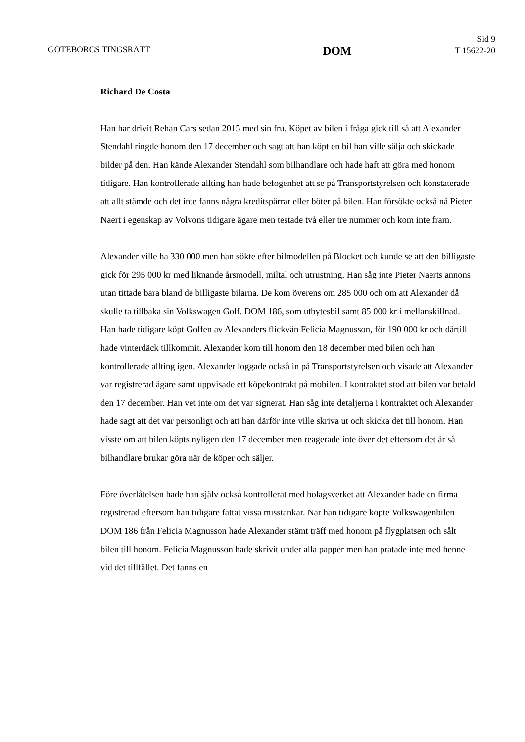GÖTEBORGS TINGSRÄTT
DOM
Sid 9
T 15622-20
Richard De Costa
Han har drivit Rehan Cars sedan 2015 med sin fru. Köpet av bilen i fråga gick till så att Alexander Stendahl ringde honom den 17 december och sagt att han köpt en bil han ville sälja och skickade bilder på den. Han kände Alexander Stendahl som bilhandlare och hade haft att göra med honom tidigare. Han kontrollerade allting han hade befogenhet att se på Transportstyrelsen och konstaterade att allt stämde och det inte fanns några kreditspärrar eller böter på bilen. Han försökte också nå Pieter Naert i egenskap av Volvons tidigare ägare men testade två eller tre nummer och kom inte fram.
Alexander ville ha 330 000 men han sökte efter bilmodellen på Blocket och kunde se att den billigaste gick för 295 000 kr med liknande årsmodell, miltal och utrustning. Han såg inte Pieter Naerts annons utan tittade bara bland de billigaste bilarna. De kom överens om 285 000 och om att Alexander då skulle ta tillbaka sin Volkswagen Golf. DOM 186, som utbytesbil samt 85 000 kr i mellanskillnad. Han hade tidigare köpt Golfen av Alexanders flickvän Felicia Magnusson, för 190 000 kr och därtill hade vinterdäck tillkommit. Alexander kom till honom den 18 december med bilen och han kontrollerade allting igen. Alexander loggade också in på Transportstyrelsen och visade att Alexander var registrerad ägare samt uppvisade ett köpekontrakt på mobilen. I kontraktet stod att bilen var betald den 17 december. Han vet inte om det var signerat. Han såg inte detaljerna i kontraktet och Alexander hade sagt att det var personligt och att han därför inte ville skriva ut och skicka det till honom. Han visste om att bilen köpts nyligen den 17 december men reagerade inte över det eftersom det är så bilhandlare brukar göra när de köper och säljer.
Före överlåtelsen hade han själv också kontrollerat med bolagsverket att Alexander hade en firma registrerad eftersom han tidigare fattat vissa misstankar. När han tidigare köpte Volkswagenbilen DOM 186 från Felicia Magnusson hade Alexander stämt träff med honom på flygplatsen och sålt bilen till honom. Felicia Magnusson hade skrivit under alla papper men han pratade inte med henne vid det tillfället. Det fanns en